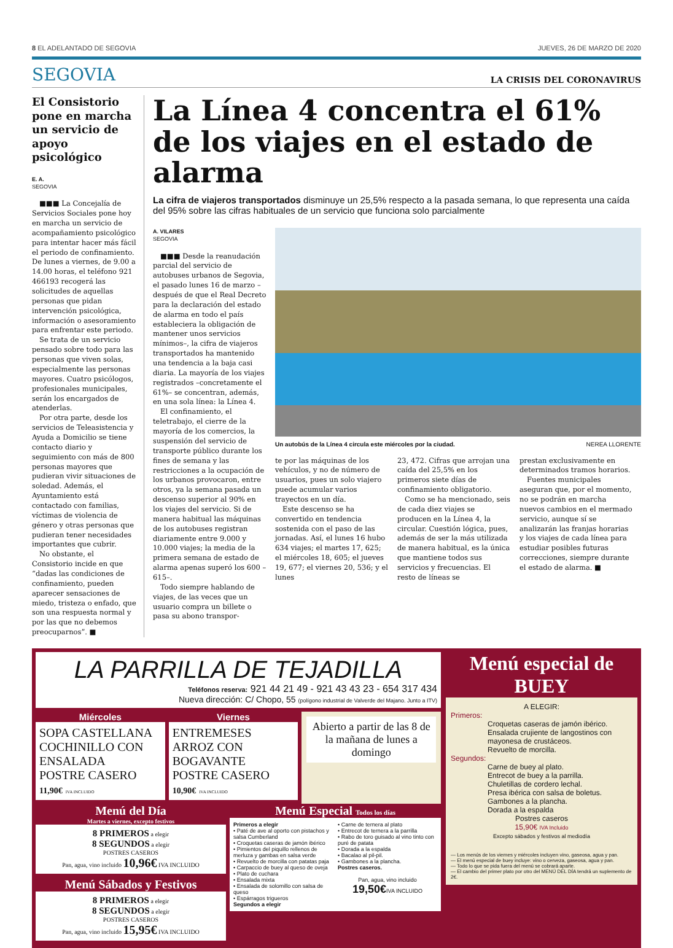8 EL ADELANTADO DE SEGOVIA JUEVES, 26 DE MARZO DE 2020
SEGOVIA
LA CRISIS DEL CORONAVIRUS
El Consistorio pone en marcha un servicio de apoyo psicológico
E. A.
SEGOVIA
■■■ La Concejalía de Servicios Sociales pone hoy en marcha un servicio de acompañamiento psicológico para intentar hacer más fácil el periodo de confinamiento. De lunes a viernes, de 9.00 a 14.00 horas, el teléfono 921 466193 recogerá las solicitudes de aquellas personas que pidan intervención psicológica, información o asesoramiento para enfrentar este periodo.
Se trata de un servicio pensado sobre todo para las personas que viven solas, especialmente las personas mayores. Cuatro psicólogos, profesionales municipales, serán los encargados de atenderlas.
Por otra parte, desde los servicios de Teleasistencia y Ayuda a Domicilio se tiene contacto diario y seguimiento con más de 800 personas mayores que pudieran vivir situaciones de soledad. Además, el Ayuntamiento está contactado con familias, víctimas de violencia de género y otras personas que pudieran tener necesidades importantes que cubrir.
No obstante, el Consistorio incide en que “dadas las condiciones de confinamiento, pueden aparecer sensaciones de miedo, tristeza o enfado, que son una respuesta normal y por las que no debemos preocuparnos”. ■
La Línea 4 concentra el 61% de los viajes en el estado de alarma
La cifra de viajeros transportados disminuye un 25,5% respecto a la pasada semana, lo que representa una caída del 95% sobre las cifras habituales de un servicio que funciona solo parcialmente
A. VILARES
SEGOVIA
■■■ Desde la reanudación parcial del servicio de autobuses urbanos de Segovia, el pasado lunes 16 de marzo –después de que el Real Decreto para la declaración del estado de alarma en todo el país estableciera la obligación de mantener unos servicios mínimos–, la cifra de viajeros transportados ha mantenido una tendencia a la baja casi diaria. La mayoría de los viajes registrados –concretamente el 61%– se concentran, además, en una sola línea: la Línea 4.
El confinamiento, el teletrabajo, el cierre de la mayoría de los comercios, la suspensión del servicio de transporte público durante los fines de semana y las restricciones a la ocupación de los urbanos provocaron, entre otros, ya la semana pasada un descenso superior al 90% en los viajes del servicio. Si de manera habitual las máquinas de los autobuses registran diariamente entre 9.000 y 10.000 viajes; la media de la primera semana de estado de alarma apenas superó los 600 –615–.
Todo siempre hablando de viajes, de las veces que un usuario compra un billete o pasa su abono transpor-
Un autobús de la Línea 4 circula este miércoles por la ciudad. NEREA LLORENTE
te por las máquinas de los vehículos, y no de número de usuarios, pues un solo viajero puede acumular varios trayectos en un día.
Este descenso se ha convertido en tendencia sostenida con el paso de las jornadas. Así, el lunes 16 hubo 634 viajes; el martes 17, 625; el miércoles 18, 605; el jueves 19, 677; el viernes 20, 536; y el lunes
23, 472. Cifras que arrojan una caída del 25,5% en los primeros siete días de confinamiento obligatorio.
Como se ha mencionado, seis de cada diez viajes se producen en la Línea 4, la circular. Cuestión lógica, pues, además de ser la más utilizada de manera habitual, es la única que mantiene todos sus servicios y frecuencias. El resto de líneas se
prestan exclusivamente en determinados tramos horarios.
Fuentes municipales aseguran que, por el momento, no se podrán en marcha nuevos cambios en el mermado servicio, aunque sí se analizarán las franjas horarias y los viajes de cada línea para estudiar posibles futuras correcciones, siempre durante el estado de alarma. ■
LA PARRILLA DE TEJADILLA
Teléfonos reserva: 921 44 21 49 - 921 43 43 23 - 654 317 434
Nueva dirección: C/ Chopo, 55 (polígono industrial de Valverde del Majano. Junto a ITV)
Miércoles
SOPA CASTELLANA
COCHINILLO CON ENSALADA
POSTRE CASERO 11,90€ IVA INCLUIDO
Viernes
ENTREMESES
ARROZ CON BOGAVANTE
POSTRE CASERO 10,90€ IVA INCLUIDO
Abierto a partir de las 8 de la mañana de lunes a domingo
Menú del Día
Martes a viernes, excepto festivos
8 PRIMEROS a elegir
8 SEGUNDOS a elegir
POSTRES CASEROS
Pan, agua, vino incluido 10,96€ IVA INCLUIDO
Menú Sábados y Festivos
8 PRIMEROS a elegir
8 SEGUNDOS a elegir
POSTRES CASEROS
Pan, agua, vino incluido 15,95€ IVA INCLUIDO
Menú Especial Todos los días
Primeros a elegir
• Paté de ave al oporto con pistachos y salsa Cumberland
• Croquetas caseras de jamón ibérico
• Pimientos del piquillo rellenos de merluza y gambas en salsa verde
• Revuelto de morcilla con patatas paja
• Carpaccio de buey al queso de oveja
• Plato de cuchara
• Ensalada mixta
• Ensalada de solomillo con salsa de queso
• Espárragos trigueros
Segundos a elegir
• Carne de ternera al plato
• Entrecot de ternera a la parrilla
• Rabo de toro guisado al vino tinto con puré de patata
• Dorada a la espalda
• Bacalao al pil-pil.
• Gambones a la plancha.
Postres caseros.
Pan, agua, vino incluido
19,50€IVA INCLUIDO
Menú especial de BUEY
A ELEGIR:
Primeros:
Croquetas caseras de jamón ibérico.
Ensalada crujiente de langostinos con mayonesa de crustáceos.
Revuelto de morcilla.
Segundos:
Carne de buey al plato.
Entrecot de buey a la parrilla.
Chuletillas de cordero lechal.
Presa ibérica con salsa de boletus.
Gambones a la plancha.
Dorada a la espalda
Postres caseros
15,90€ IVA Incluido
Excepto sábados y festivos al mediodía
— Los menús de los viernes y miércoles incluyen vino, gaseosa, agua y pan.
— El menú especial de buey incluye: vino o cerveza, gaseosa, agua y pan.
— Todo lo que se pida fuera del menú se cobrará aparte.
— El cambio del primer plato por otro del MENÚ DEL DÍA tendrá un suplemento de 2€.